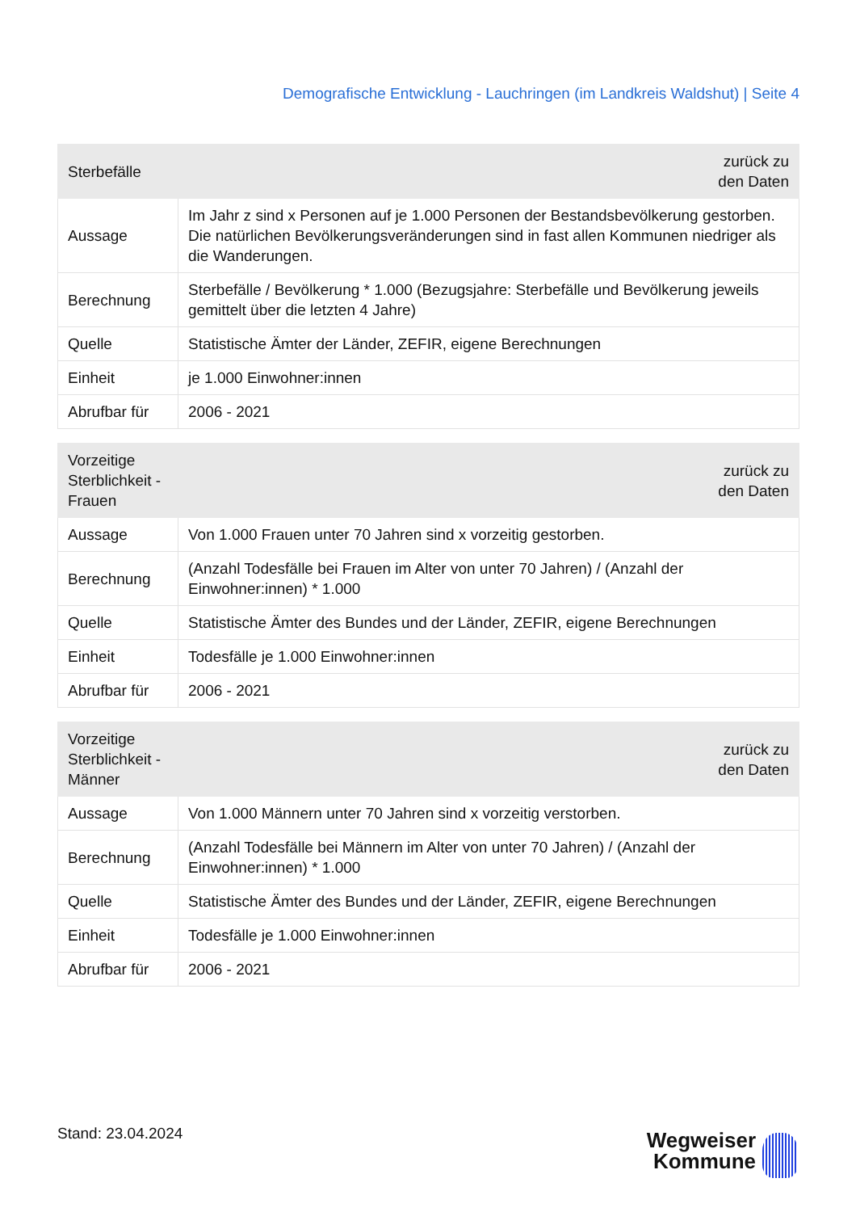Demografische Entwicklung - Lauchringen (im Landkreis Waldshut) | Seite 4
| Sterbefälle | zurück zu den Daten |
| --- | --- |
| Aussage | Im Jahr z sind x Personen auf je 1.000 Personen der Bestandsbevölkerung gestorben. Die natürlichen Bevölkerungsveränderungen sind in fast allen Kommunen niedriger als die Wanderungen. |
| Berechnung | Sterbefälle / Bevölkerung * 1.000 (Bezugsjahre: Sterbefälle und Bevölkerung jeweils gemittelt über die letzten 4 Jahre) |
| Quelle | Statistische Ämter der Länder, ZEFIR, eigene Berechnungen |
| Einheit | je 1.000 Einwohner:innen |
| Abrufbar für | 2006 - 2021 |
| Vorzeitige Sterblichkeit - Frauen | zurück zu den Daten |
| --- | --- |
| Aussage | Von 1.000 Frauen unter 70 Jahren sind x vorzeitig gestorben. |
| Berechnung | (Anzahl Todesfälle bei Frauen im Alter von unter 70 Jahren) / (Anzahl der Einwohner:innen) * 1.000 |
| Quelle | Statistische Ämter des Bundes und der Länder, ZEFIR, eigene Berechnungen |
| Einheit | Todesfälle je 1.000 Einwohner:innen |
| Abrufbar für | 2006 - 2021 |
| Vorzeitige Sterblichkeit - Männer | zurück zu den Daten |
| --- | --- |
| Aussage | Von 1.000 Männern unter 70 Jahren sind x vorzeitig verstorben. |
| Berechnung | (Anzahl Todesfälle bei Männern im Alter von unter 70 Jahren) / (Anzahl der Einwohner:innen) * 1.000 |
| Quelle | Statistische Ämter des Bundes und der Länder, ZEFIR, eigene Berechnungen |
| Einheit | Todesfälle je 1.000 Einwohner:innen |
| Abrufbar für | 2006 - 2021 |
Stand: 23.04.2024
Wegweiser
Kommune